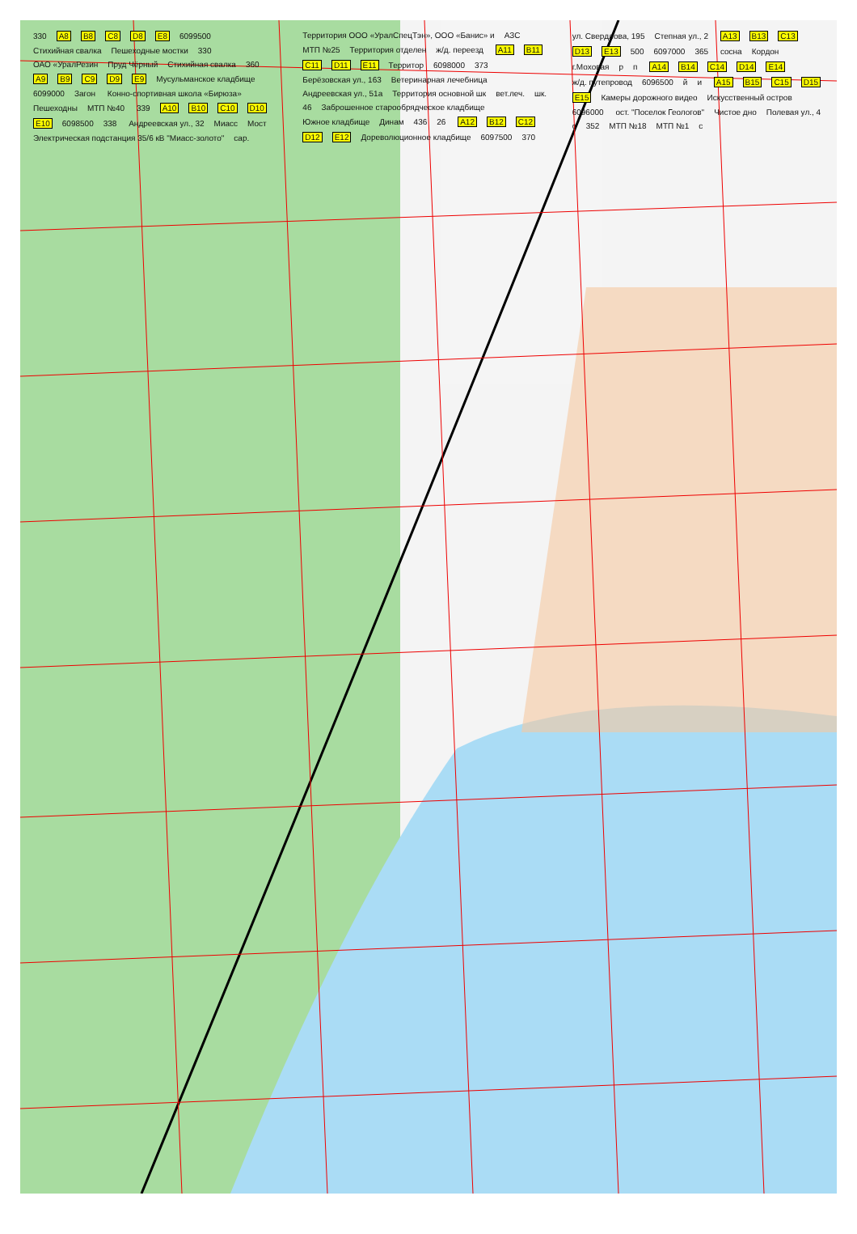330 A8 B8 C8 D8 E8 6099500 Стихийная свалка Пешеходные мостки 330 ОАО «УралРезин Пруд Чёрный Стихийная свалка 360 A9 B9 C9 D9 E9 Мусульманское кладбище 6099000 Загон Конно-спортивная школа «Бирюза» Пешеходны МТП №40 339 A10 B10 C10 D10 E10 6098500 338 Андреевская ул., 32 Миасс Мост Электрическая подстанция 35/6 кВ "Миасс-золото" сар. Территория ООО «УралСпецТэн», ООО «Банис» и АЗС МТП №25 Территория отделен ж/д. переезд A11 B11 C11 D11 E11 Территор 6098000 373 Берёзовская ул., 163 Ветеринарная лечебница Андреевская ул., 51а Территория основной шк вет.леч. шк. 46 Заброшенное старообрядческое кладбище Южное кладбище Динам 436 26 A12 B12 C12 D12 E12 Дореволюционное кладбище 6097500 370 ул. Свердлова, 195 Степная ул., 2 A13 B13 C13 D13 E13 500 6097000 365 сосна Кордон г.Моховая р п A14 B14 C14 D14 E14 ж/д. путепровод 6096500 й и A15 B15 C15 D15 E15 Камеры дорожного видео Искусственный остров 6096000 ост. "Поселок Геологов" Чистое дно Полевая ул., 4 с 352 МТП №18 МТП №1 с